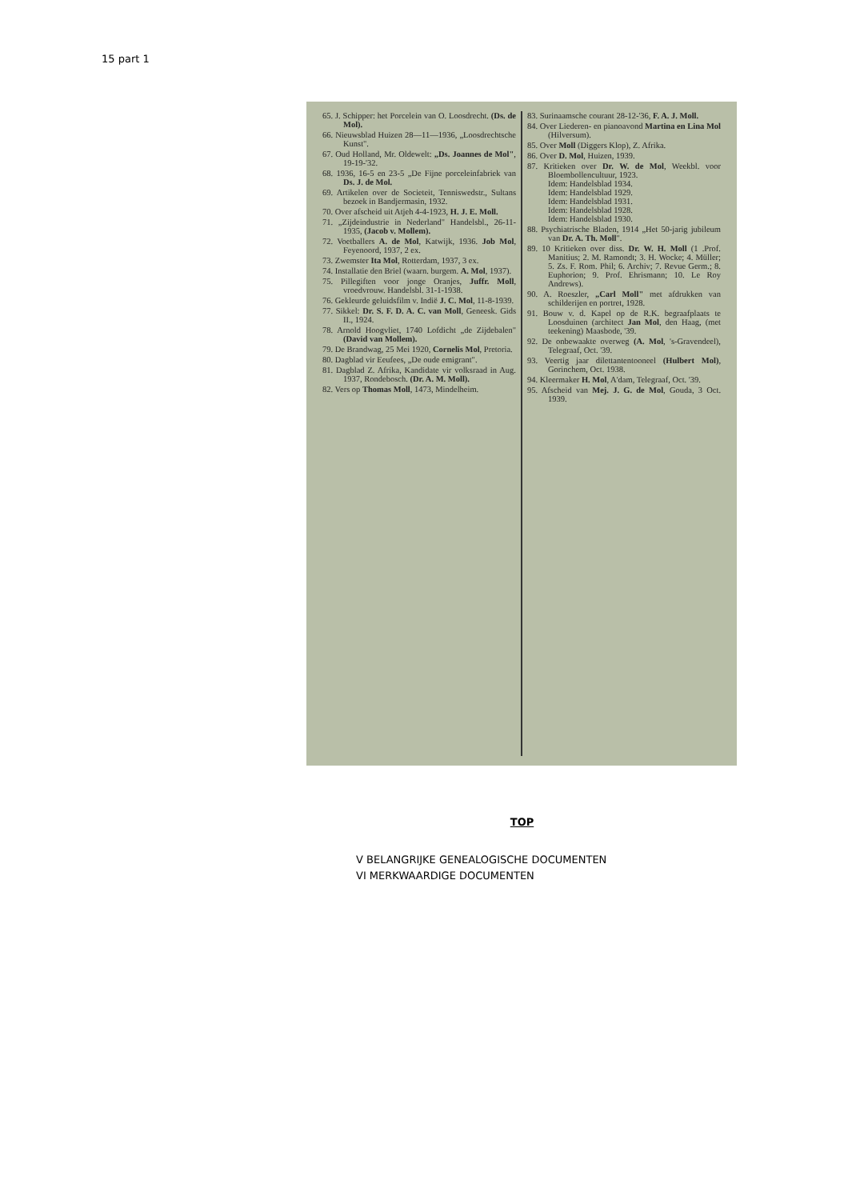15 part 1
65. J. Schipper: het Porcelein van O. Loosdrecht. (Ds. de Mol).
66. Nieuwsblad Huizen 28—11—1936, „Loosdrechtsche Kunst".
67. Oud Holland, Mr. Oldewelt: „Ds. Joannes de Mol", 19-19-'32.
68. 1936, 16-5 en 23-5 „De Fijne porceleinfabriek van Ds. J. de Mol.
69. Artikelen over de Societeit, Tenniswedstr., Sultans bezoek in Bandjermasin, 1932.
70. Over afscheid uit Atjeh 4-4-1923, H. J. E. Moll.
71. „Zijdeindustrie in Nederland" Handelsbl., 26-11-1935, (Jacob v. Mollem).
72. Voetballers A. de Mol, Katwijk, 1936. Job Mol, Feyenoord, 1937, 2 ex.
73. Zwemster Ita Mol, Rotterdam, 1937, 3 ex.
74. Installatie den Briel (waarn. burgem. A. Mol, 1937).
75. Pillegiften voor jonge Oranjes, Juffr. Moll, vroedvrouw. Handelsbl. 31-1-1938.
76. Gekleurde geluidsfilm v. Indië J. C. Mol, 11-8-1939.
77. Sikkel: Dr. S. F. D. A. C. van Moll, Geneesk. Gids II., 1924.
78. Arnold Hoogvliet, 1740 Lofdicht „de Zijdebalen" (David van Mollem).
79. De Brandwag, 25 Mei 1920, Cornelis Mol, Pretoria.
80. Dagblad vir Eeufees, „De oude emigrant".
81. Dagblad Z. Afrika, Kandidate vir volksraad in Aug. 1937, Rondebosch. (Dr. A. M. Moll).
82. Vers op Thomas Moll, 1473, Mindelheim.
83. Surinaamsche courant 28-12-'36, F. A. J. Moll.
84. Over Liederen- en pianoavond Martina en Lina Mol (Hilversum).
85. Over Moll (Diggers Klop), Z. Afrika.
86. Over D. Mol, Huizen, 1939.
87. Kritieken over Dr. W. de Mol, Weekbl. voor Bloembollencultuur, 1923.
Idem: Handelsblad 1934.
Idem: Handelsblad 1929.
Idem: Handelsblad 1931.
Idem: Handelsblad 1928.
Idem: Handelsblad 1930.
88. Psychiatrische Bladen, 1914 „Het 50-jarig jubileum van Dr. A. Th. Moll".
89. 10 Kritieken over diss. Dr. W. H. Moll (1 .Prof. Manitius; 2. M. Ramondt; 3. H. Wocke; 4. Müller; 5. Zs. F. Rom. Phil; 6. Archiv; 7. Revue Germ.; 8. Euphorion; 9. Prof. Ehrismann; 10. Le Roy Andrews).
90. A. Roeszler, „Carl Moll" met afdrukken van schilderijen en portret, 1928.
91. Bouw v. d. Kapel op de R.K. begraafplaats te Loosduinen (architect Jan Mol, den Haag, (met teekening) Maasbode, '39.
92. De onbewaakte overweg (A. Mol, 's-Gravendeel), Telegraaf, Oct. '39.
93. Veertig jaar dilettantentooneel (Hulbert Mol), Gorinchem, Oct. 1938.
94. Kleermaker H. Mol, A'dam, Telegraaf, Oct. '39.
95. Afscheid van Mej. J. G. de Mol, Gouda, 3 Oct. 1939.
TOP
V BELANGRIJKE GENEALOGISCHE DOCUMENTEN
VI MERKWAARDIGE DOCUMENTEN